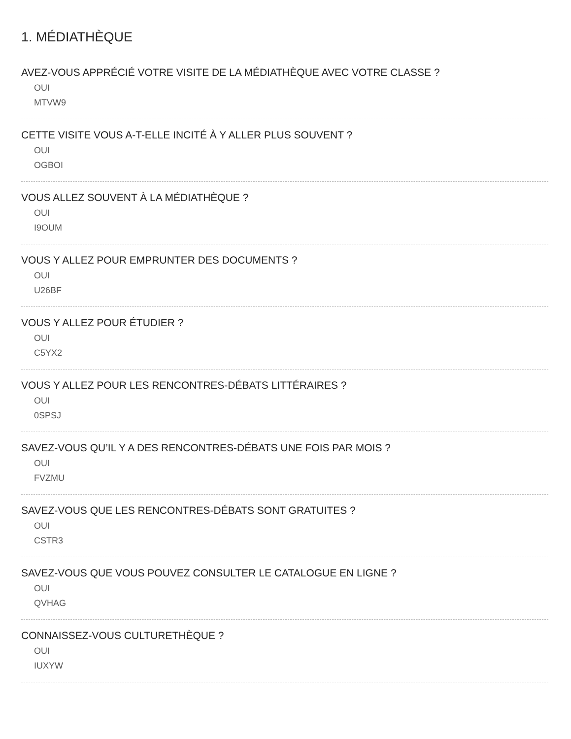1. MÉDIATHÈQUE
AVEZ-VOUS APPRÉCIÉ VOTRE VISITE DE LA MÉDIATHÈQUE AVEC VOTRE CLASSE ?
OUI
MTVW9
CETTE VISITE VOUS A-T-ELLE INCITÉ À Y ALLER PLUS SOUVENT ?
OUI
OGBOI
VOUS ALLEZ SOUVENT À LA MÉDIATHÈQUE ?
OUI
I9OUM
VOUS Y ALLEZ POUR EMPRUNTER DES DOCUMENTS ?
OUI
U26BF
VOUS Y ALLEZ POUR ÉTUDIER ?
OUI
C5YX2
VOUS Y ALLEZ POUR LES RENCONTRES-DÉBATS LITTÉRAIRES ?
OUI
0SPSJ
SAVEZ-VOUS QU’IL Y A DES RENCONTRES-DÉBATS UNE FOIS PAR MOIS ?
OUI
FVZMU
SAVEZ-VOUS QUE LES RENCONTRES-DÉBATS SONT GRATUITES ?
OUI
CSTR3
SAVEZ-VOUS QUE VOUS POUVEZ CONSULTER LE CATALOGUE EN LIGNE ?
OUI
QVHAG
CONNAISSEZ-VOUS CULTURETHÈQUE ?
OUI
IUXYW